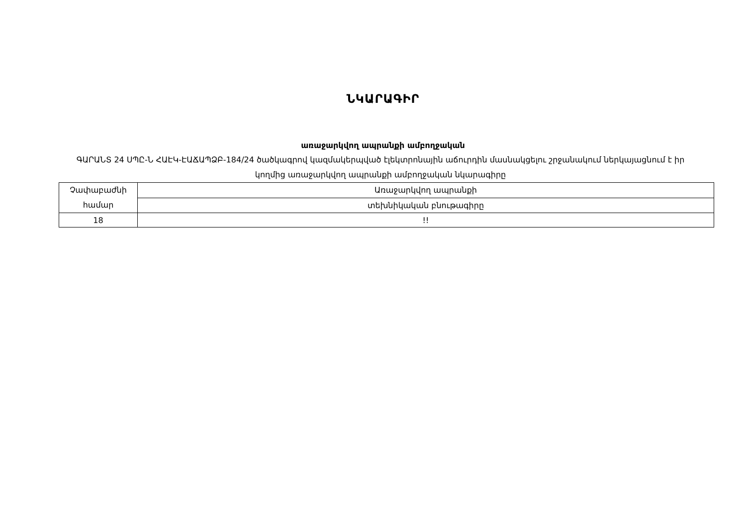ՆԿԱՐԱԳԻՐ
առաջարկվող ապրանքի ամբողջական
ԳԱՐԱՆՏ 24 ՍՊԸ-Ն ՀԱԷԿ-ԷԱՃԱՊՁԲ-184/24 ծածկագրով կազմակերպված էլեկտրոնային աճուրդին մասնակցելու շրջանակում ներկայացնում է իր կողմից առաջարկվող ապրանքի ամբողջական նկարագիրը
| Չափաբաժնի համար | Առաջարկվող ապրանքի |
| | տեխնիկական բնութագիրը |
| 18 | !! |